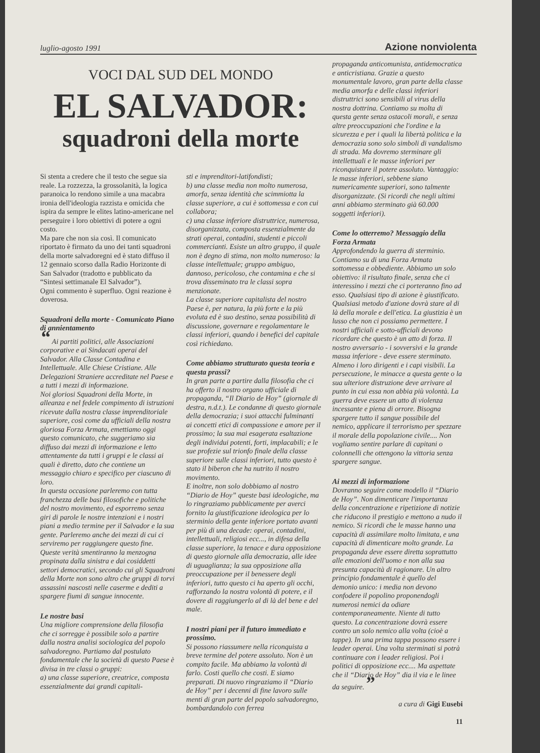luglio-agosto 1991 Azione nonviolenta
VOCI DAL SUD DEL MONDO
EL SALVADOR:
squadroni della morte
Si stenta a credere che il testo che segue sia reale. La rozzezza, la grossolanità, la logica paranoica lo rendono simile a una macabra ironia dell'ideologia razzista e omicida che ispira da sempre le elites latino-americane nel perseguire i loro obiettivi di potere a ogni costo.
Ma pare che non sia così. Il comunicato riportato è firmato da uno dei tanti squadroni della morte salvadoregni ed è stato diffuso il 12 gennaio scorso dalla Radio Horizonte di San Salvador (tradotto e pubblicato da “Sintesi settimanale El Salvador”).
Ogni commento è superfluo. Ogni reazione è doverosa.
Squadroni della morte - Comunicato Piano di annientamento
“ Ai partiti politici, alle Associazioni corporative e ai Sindacati operai del Salvador. Alla Classe Contadina e Intellettuale. Alle Chiese Cristiane. Alle Delegazioni Straniere accreditate nel Paese e a tutti i mezzi di informazione.
Noi gloriosi Squadroni della Morte, in alleanza e nel fedele compimento di istruzioni ricevute dalla nostra classe imprenditoriale superiore, così come da ufficiali della nostra gloriosa Forza Armata, emettiamo oggi questo comunicato, che suggeriamo sia diffuso dai mezzi di informazione e letto attentamente da tutti i gruppi e le classi ai quali è diretto, dato che contiene un messaggio chiaro e specifico per ciascuno di loro.
In questa occasione parleremo con tutta franchezza delle basi filosofiche e politiche del nostro movimento, ed esporremo senza giri di parole le nostre intenzioni e i nostri piani a medio termine per il Salvador e la sua gente. Parleremo anche dei mezzi di cui ci serviremo per raggiungere questo fine. Queste verità smentiranno la menzogna propinata dalla sinistra e dai cosiddetti settori democratici, secondo cui gli Squadroni della Morte non sono altro che gruppi di torvi assassini nascosti nelle caserme e dediti a spargere fiumi di sangue innocente.
Le nostre basi
Una migliore comprensione della filosofia che ci sorregge è possibile solo a partire dalla nostra analisi sociologica del popolo salvadoregno. Partiamo dal postulato fondamentale che la società di questo Paese è divisa in tre classi o gruppi:
a) una classe superiore, creatrice, composta essenzialmente dai grandi capitali-
sti e imprenditori-latifondisti;
b) una classe media non molto numerosa, amorfa, senza identità che scimmiotta la classe superiore, a cui è sottomessa e con cui collabora;
c) una classe inferiore distruttrice, numerosa, disorganizzata, composta essenzialmente da strati operai, contadini, studenti e piccoli commercianti. Esiste un altro gruppo, il quale non è degno di stima, non molto numeroso: la classe intellettuale; gruppo ambiguo, dannoso, pericoloso, che contamina e che si trova disseminato tra le classi sopra menzionate.
La classe superiore capitalista del nostro Paese è, per natura, la più forte e la più evoluta ed è suo destino, senza possibilità di discussione, governare e regolamentare le classi inferiori, quando i benefici del capitale così richiedano.
Come abbiamo strutturato questa teoria e questa prassi?
In gran parte a partire dalla filosofia che ci ha offerto il nostro organo ufficiale di propaganda, “Il Diario de Hoy” (giornale di destra, n.d.t.). Le condanne di questo giornale della democrazia; i suoi attacchi fulminanti ai concetti etici di compassione e amore per il prossimo; la sua mai esagerata esaltazione degli individui potenti, forti, implacabili; e le sue profezie sul trionfo finale della classe superiore sulle classi inferiori, tutto questo è stato il biberon che ha nutrito il nostro movimento.
E inoltre, non solo dobbiamo al nostro “Diario de Hoy” queste basi ideologiche, ma lo ringraziamo pubblicamente per averci fornito la giustificazione ideologica per lo sterminio della gente inferiore portato avanti per più di una decade: operai, contadini, intellettuali, religiosi ecc..., in difesa della classe superiore, la tenace e dura opposizione di questo giornale alla democrazia, alle idee di uguaglianza; la sua opposizione alla preoccupazione per il benessere degli inferiori, tutto questo ci ha aperto gli occhi, rafforzando la nostra volontà di potere, e il dovere di raggiungerlo al di là del bene e del male.
I nostri piani per il futuro immediato e prossimo.
Si possono riassumere nella riconquista a breve termine del potere assoluto. Non è un compito facile. Ma abbiamo la volontà di farlo. Costi quello che costi. E siamo preparati. Di nuovo ringraziamo il “Diario de Hoy” per i decenni di fine lavoro sulle menti di gran parte del popolo salvadoregno, bombardandolo con ferrea
propaganda anticomunista, antidemocratica e anticristiana. Grazie a questo monumentale lavoro, gran parte della classe media amorfa e delle classi inferiori distruttrici sono sensibili al virus della nostra dottrina. Contiamo su molta di questa gente senza ostacoli morali, e senza altre preoccupazioni che l'ordine e la sicurezza e per i quali la libertà politica e la democrazia sono solo simboli di vandalismo di strada. Ma dovremo sterminare gli intellettuali e le masse inferiori per riconquistare il potere assoluto. Vantaggio: le masse inferiori, sebbene siano numericamente superiori, sono talmente disorganizzate. (Si ricordi che negli ultimi anni abbiamo sterminato già 60.000 soggetti inferiori).
Come lo otterremo? Messaggio della Forza Armata
Approfondendo la guerra di sterminio. Contiamo su di una Forza Armata sottomessa e obbediente. Abbiamo un solo obiettivo: il risultato finale, senza che ci interessino i mezzi che ci porteranno fino ad esso. Qualsiasi tipo di azione è giustificato. Qualsiasi metodo d'azione dovrà stare al di là della morale e dell'etica. La giustizia è un lusso che non ci possiamo permettere. I nostri ufficiali e sotto-ufficiali devono ricordare che questo è un atto di forza. Il nostro avversario - i sovversivi e la grande massa inferiore - deve essere sterminato. Almeno i loro dirigenti e i capi visibili. La persecuzione, le minacce a questa gente o la sua ulteriore distruzione deve arrivare al punto in cui essa non abbia più volontà. La guerra deve essere un atto di violenza incessante e piena di orrore. Bisogna spargere tutto il sangue possibile del nemico, applicare il terrorismo per spezzare il morale della popolazione civile.... Non vogliamo sentire parlare di capitani o colonnelli che ottengono la vittoria senza spargere sangue.
Ai mezzi di informazione
Dovranno seguire come modello il “Diario de Hoy”. Non dimenticare l'importanza della concentrazione e ripetizione di notizie che riducono il prestigio e mettono a nudo il nemico. Si ricordi che le masse hanno una capacità di assimilare molto limitata, e una capacità di dimenticare molto grande. La propaganda deve essere diretta soprattutto alle emozioni dell'uomo e non alla sua presunta capacità di ragionare. Un altro principio fondamentale è quello del demonio unico: i media non devono confodere il popolino proponendogli numerosi nemici da odiare contemporaneamente. Niente di tutto questo. La concentrazione dovrà essere contro un solo nemico alla volta (cioè a tappe). In una prima tappa possono essere i leader operai. Una volta sterminati si potrà continuare con i leader religiosi. Poi i politici di opposizione ecc.... Ma aspettate che il “Diario de Hoy” dia il via e le linee da seguire. ”
a cura di Gigi Eusebi
11